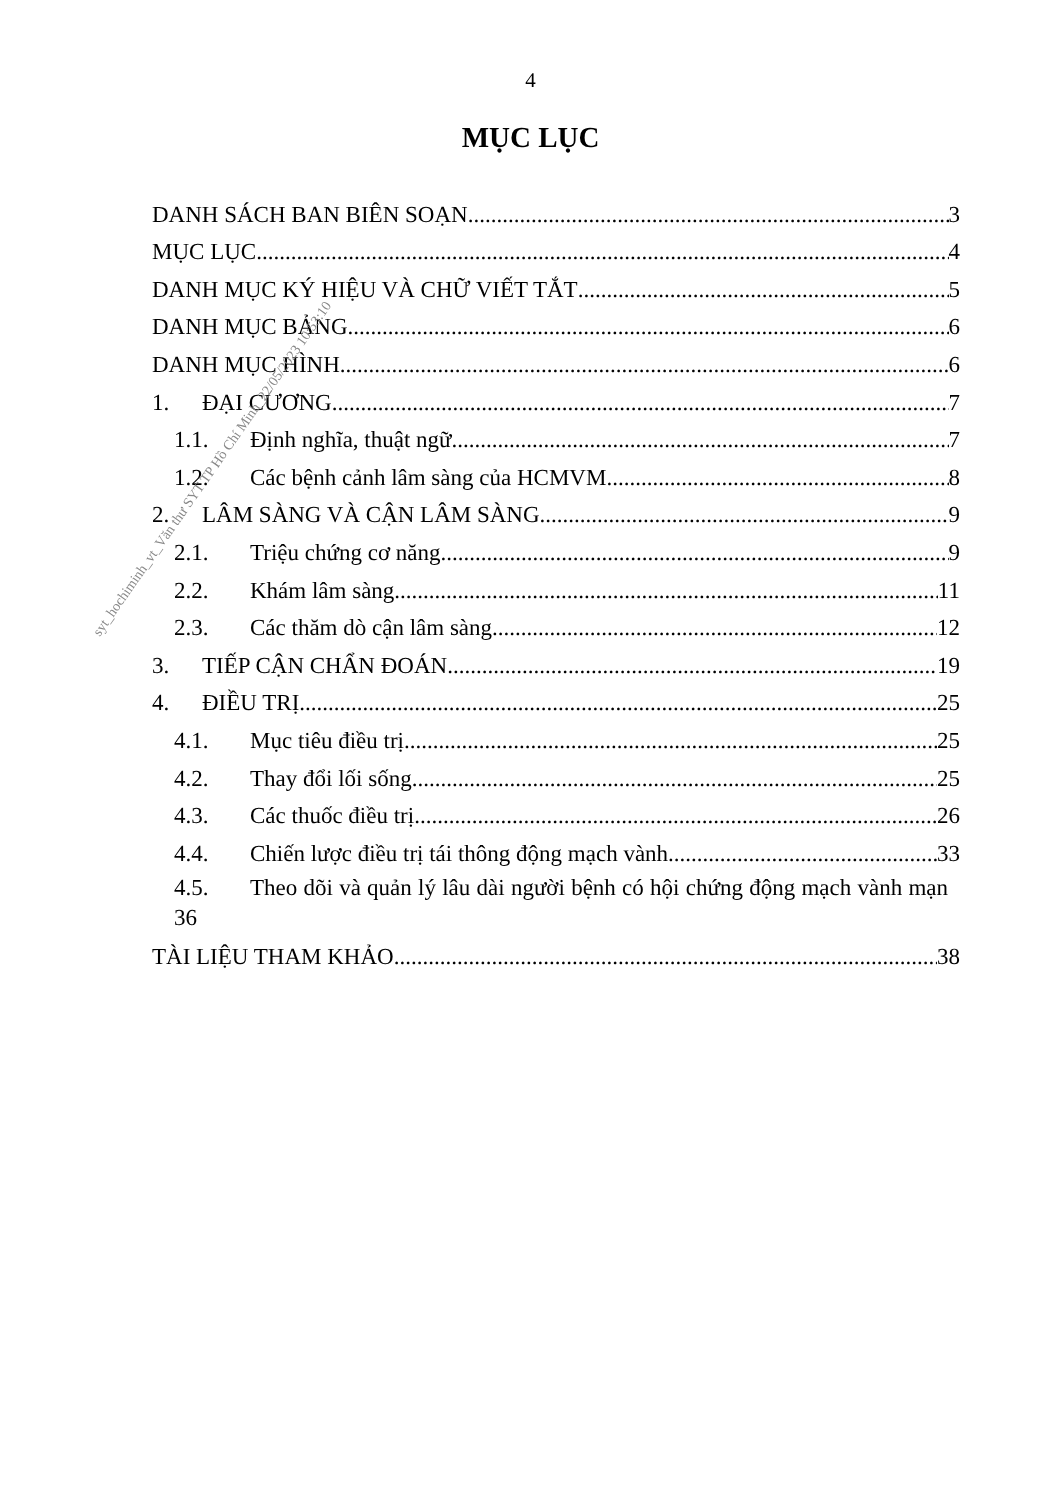4
MỤC LỤC
DANH SÁCH BAN BIÊN SOẠN 3
MỤC LỤC 4
DANH MỤC KÝ HIỆU VÀ CHỮ VIẾT TẮT 5
DANH MỤC BẢNG 6
DANH MỤC HÌNH 6
1. ĐẠI CƯƠNG 7
1.1. Định nghĩa, thuật ngữ 7
1.2. Các bệnh cảnh lâm sàng của HCMVM 8
2. LÂM SÀNG VÀ CẬN LÂM SÀNG 9
2.1. Triệu chứng cơ năng 9
2.2. Khám lâm sàng 11
2.3. Các thăm dò cận lâm sàng 12
3. TIẾP CẬN CHẨN ĐOÁN 19
4. ĐIỀU TRỊ 25
4.1. Mục tiêu điều trị 25
4.2. Thay đổi lối sống 25
4.3. Các thuốc điều trị 26
4.4. Chiến lược điều trị tái thông động mạch vành 33
4.5. Theo dõi và quản lý lâu dài người bệnh có hội chứng động mạch vành mạn 36
TÀI LIỆU THAM KHẢO 38
syt_hochiminh_vt_Văn thư SYT TP Hồ Chí Minh_22/05/2023 10:53:10